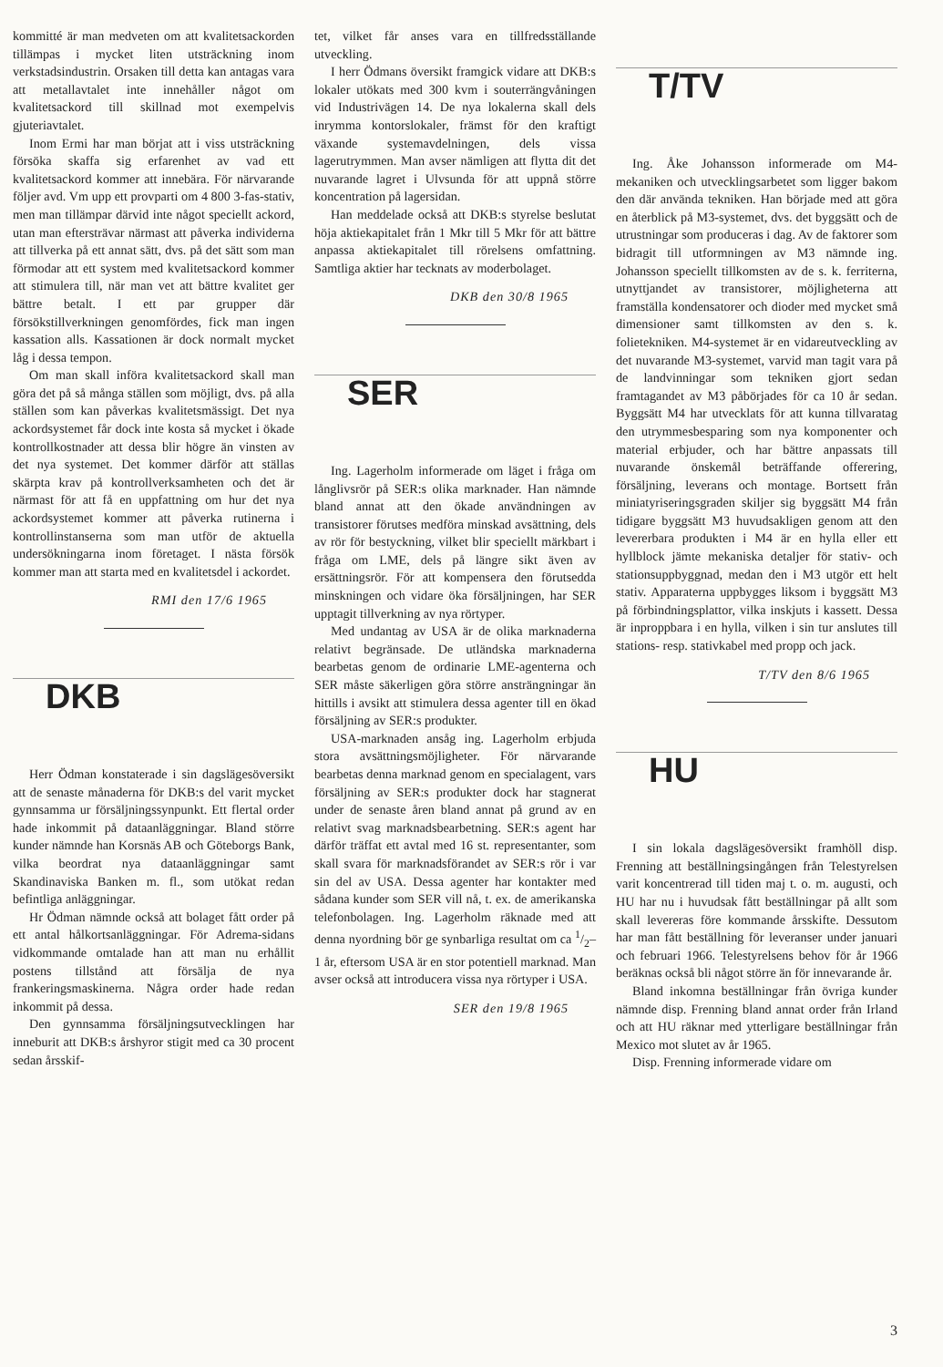kommitté är man medveten om att kvalitetsackorden tillämpas i mycket liten utsträckning inom verkstadsindustrin. Orsaken till detta kan antagas vara att metallavtalet inte innehåller något om kvalitetsackord till skillnad mot exempelvis gjuteriavtalet.
Inom Ermi har man börjat att i viss utsträckning försöka skaffa sig erfarenhet av vad ett kvalitetsackord kommer att innebära. För närvarande följer avd. Vm upp ett provparti om 4 800 3-fas-stativ, men man tillämpar därvid inte något speciellt ackord, utan man eftersträvar närmast att påverka individerna att tillverka på ett annat sätt, dvs. på det sätt som man förmodar att ett system med kvalitetsackord kommer att stimulera till, när man vet att bättre kvalitet ger bättre betalt. I ett par grupper där försökstillverkningen genomfördes, fick man ingen kassation alls. Kassationen är dock normalt mycket låg i dessa tempon.
Om man skall införa kvalitetsackord skall man göra det på så många ställen som möjligt, dvs. på alla ställen som kan påverkas kvalitetsmässigt. Det nya ackordsystemet får dock inte kosta så mycket i ökade kontrollkostnader att dessa blir högre än vinsten av det nya systemet. Det kommer därför att ställas skärpta krav på kontrollverksamheten och det är närmast för att få en uppfattning om hur det nya ackordsystemet kommer att påverka rutinerna i kontrollinstanserna som man utför de aktuella undersökningarna inom företaget. I nästa försök kommer man att starta med en kvalitetsdel i ackordet.
RMI den 17/6 1965
DKB
Herr Ödman konstaterade i sin dagslägesöversikt att de senaste månaderna för DKB:s del varit mycket gynnsamma ur försäljningssynpunkt. Ett flertal order hade inkommit på dataanläggningar. Bland större kunder nämnde han Korsnäs AB och Göteborgs Bank, vilka beordrat nya dataanläggningar samt Skandinaviska Banken m. fl., som utökat redan befintliga anläggningar.
Hr Ödman nämnde också att bolaget fått order på ett antal hålkortsanläggningar. För Adrema-sidans vidkommande omtalade han att man nu erhållit postens tillstånd att försälja de nya frankeringsmaskinerna. Några order hade redan inkommit på dessa.
Den gynnsamma försäljningsutvecklingen har inneburit att DKB:s årshyror stigit med ca 30 procent sedan årsskif-
tet, vilket får anses vara en tillfredsställande utveckling.
I herr Ödmans översikt framgick vidare att DKB:s lokaler utökats med 300 kvm i souterrängvåningen vid Industrivägen 14. De nya lokalerna skall dels inrymma kontorslokaler, främst för den kraftigt växande systemavdelningen, dels vissa lagerutrymmen. Man avser nämligen att flytta dit det nuvarande lagret i Ulvsunda för att uppnå större koncentration på lagersidan.
Han meddelade också att DKB:s styrelse beslutat höja aktiekapitalet från 1 Mkr till 5 Mkr för att bättre anpassa aktiekapitalet till rörelsens omfattning. Samtliga aktier har tecknats av moderbolaget.
DKB den 30/8 1965
SER
Ing. Lagerholm informerade om läget i fråga om långlivsrör på SER:s olika marknader. Han nämnde bland annat att den ökade användningen av transistorer förutses medföra minskad avsättning, dels av rör för bestyckning, vilket blir speciellt märkbart i fråga om LME, dels på längre sikt även av ersättningsrör. För att kompensera den förutsedda minskningen och vidare öka försäljningen, har SER upptagit tillverkning av nya rörtyper.
Med undantag av USA är de olika marknaderna relativt begränsade. De utländska marknaderna bearbetas genom de ordinarie LME-agenterna och SER måste säkerligen göra större ansträngningar än hittills i avsikt att stimulera dessa agenter till en ökad försäljning av SER:s produkter.
USA-marknaden ansåg ing. Lagerholm erbjuda stora avsättningsmöjligheter. För närvarande bearbetas denna marknad genom en specialagent, vars försäljning av SER:s produkter dock har stagnerat under de senaste åren bland annat på grund av en relativt svag marknadsbearbetning. SER:s agent har därför träffat ett avtal med 16 st. representanter, som skall svara för marknadsförandet av SER:s rör i var sin del av USA. Dessa agenter har kontakter med sådana kunder som SER vill nå, t. ex. de amerikanska telefonbolagen. Ing. Lagerholm räknade med att denna nyordning bör ge synbarliga resultat om ca 1/2–1 år, eftersom USA är en stor potentiell marknad. Man avser också att introducera vissa nya rörtyper i USA.
SER den 19/8 1965
T/TV
Ing. Åke Johansson informerade om M4-mekaniken och utvecklingsarbetet som ligger bakom den där använda tekniken. Han började med att göra en återblick på M3-systemet, dvs. det byggsätt och de utrustningar som produceras i dag. Av de faktorer som bidragit till utformningen av M3 nämnde ing. Johansson speciellt tillkomsten av de s. k. ferriterna, utnyttjandet av transistorer, möjligheterna att framställa kondensatorer och dioder med mycket små dimensioner samt tillkomsten av den s. k. folietekniken. M4-systemet är en vidareutveckling av det nuvarande M3-systemet, varvid man tagit vara på de landvinningar som tekniken gjort sedan framtagandet av M3 påbörjades för ca 10 år sedan. Byggsätt M4 har utvecklats för att kunna tillvaratag den utrymmesbesparing som nya komponenter och material erbjuder, och har bättre anpassats till nuvarande önskemål beträffande offerering, försäljning, leverans och montage. Bortsett från miniatyriseringsgraden skiljer sig byggsätt M4 från tidigare byggsätt M3 huvudsakligen genom att den levererbara produkten i M4 är en hylla eller ett hyllblock jämte mekaniska detaljer för stativ- och stationsuppbyggnad, medan den i M3 utgör ett helt stativ. Apparaterna uppbygges liksom i byggsätt M3 på förbindningsplattor, vilka inskjuts i kassett. Dessa är inproppbara i en hylla, vilken i sin tur anslutes till stations- resp. stativkabel med propp och jack.
T/TV den 8/6 1965
HU
I sin lokala dagslägesöversikt framhöll disp. Frenning att beställningsingången från Telestyrelsen varit koncentrerad till tiden maj t. o. m. augusti, och HU har nu i huvudsak fått beställningar på allt som skall levereras före kommande årsskifte. Dessutom har man fått beställning för leveranser under januari och februari 1966. Telestyrelsens behov för år 1966 beräknas också bli något större än för innevarande år.
Bland inkomna beställningar från övriga kunder nämnde disp. Frenning bland annat order från Irland och att HU räknar med ytterligare beställningar från Mexico mot slutet av år 1965.
Disp. Frenning informerade vidare om
3